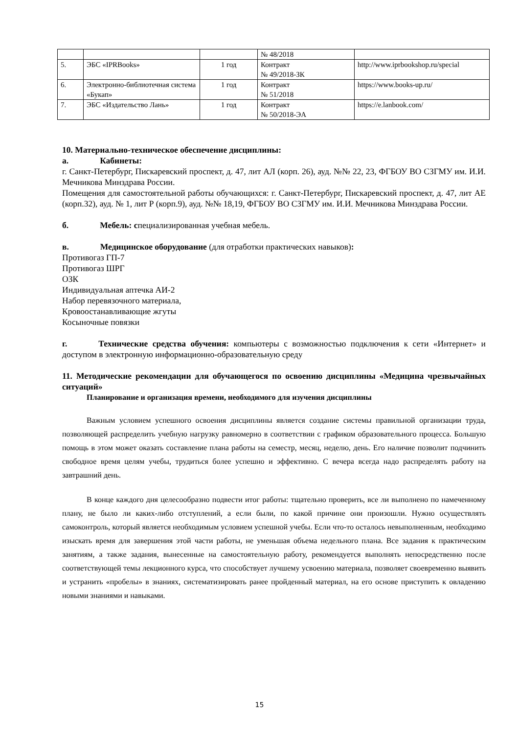| | | | № 48/2018 | |
| 5. | ЭБС «IPRBooks» | 1 год | Контракт № 49/2018-ЗК | http://www.iprbookshop.ru/special |
| 6. | Электронно-библиотечная система «Букап» | 1 год | Контракт № 51/2018 | https://www.books-up.ru/ |
| 7. | ЭБС «Издательство Лань» | 1 год | Контракт № 50/2018-ЭА | https://e.lanbook.com/ |
10. Материально-техническое обеспечение дисциплины:
а. Кабинеты:
г. Санкт-Петербург, Пискаревский проспект, д. 47, лит АЛ (корп. 26), ауд. №№ 22, 23, ФГБОУ ВО СЗГМУ им. И.И. Мечникова Минздрава России.
Помещения для самостоятельной работы обучающихся: г. Санкт-Петербург, Пискаревский проспект, д. 47, лит АЕ (корп.32), ауд. № 1, лит Р (корп.9), ауд. №№ 18,19, ФГБОУ ВО СЗГМУ им. И.И. Мечникова Минздрава России.
б. Мебель: специализированная учебная мебель.
в. Медицинское оборудование (для отработки практических навыков):
Противогаз ГП-7
Противогаз ШРГ
ОЗК
Индивидуальная аптечка АИ-2
Набор перевязочного материала,
Кровоостанавливающие жгуты
Косыночные повязки
г. Технические средства обучения: компьютеры с возможностью подключения к сети «Интернет» и доступом в электронную информационно-образовательную среду
11. Методические рекомендации для обучающегося по освоению дисциплины «Медицина чрезвычайных ситуаций»
Планирование и организация времени, необходимого для изучения дисциплины
Важным условием успешного освоения дисциплины является создание системы правильной организации труда, позволяющей распределить учебную нагрузку равномерно в соответствии с графиком образовательного процесса. Большую помощь в этом может оказать составление плана работы на семестр, месяц, неделю, день. Его наличие позволит подчинить свободное время целям учебы, трудиться более успешно и эффективно. С вечера всегда надо распределять работу на завтрашний день.
В конце каждого дня целесообразно подвести итог работы: тщательно проверить, все ли выполнено по намеченному плану, не было ли каких-либо отступлений, а если были, по какой причине они произошли. Нужно осуществлять самоконтроль, который является необходимым условием успешной учебы. Если что-то осталось невыполненным, необходимо изыскать время для завершения этой части работы, не уменьшая объема недельного плана. Все задания к практическим занятиям, а также задания, вынесенные на самостоятельную работу, рекомендуется выполнять непосредственно после соответствующей темы лекционного курса, что способствует лучшему усвоению материала, позволяет своевременно выявить и устранить «пробелы» в знаниях, систематизировать ранее пройденный материал, на его основе приступить к овладению новыми знаниями и навыками.
15